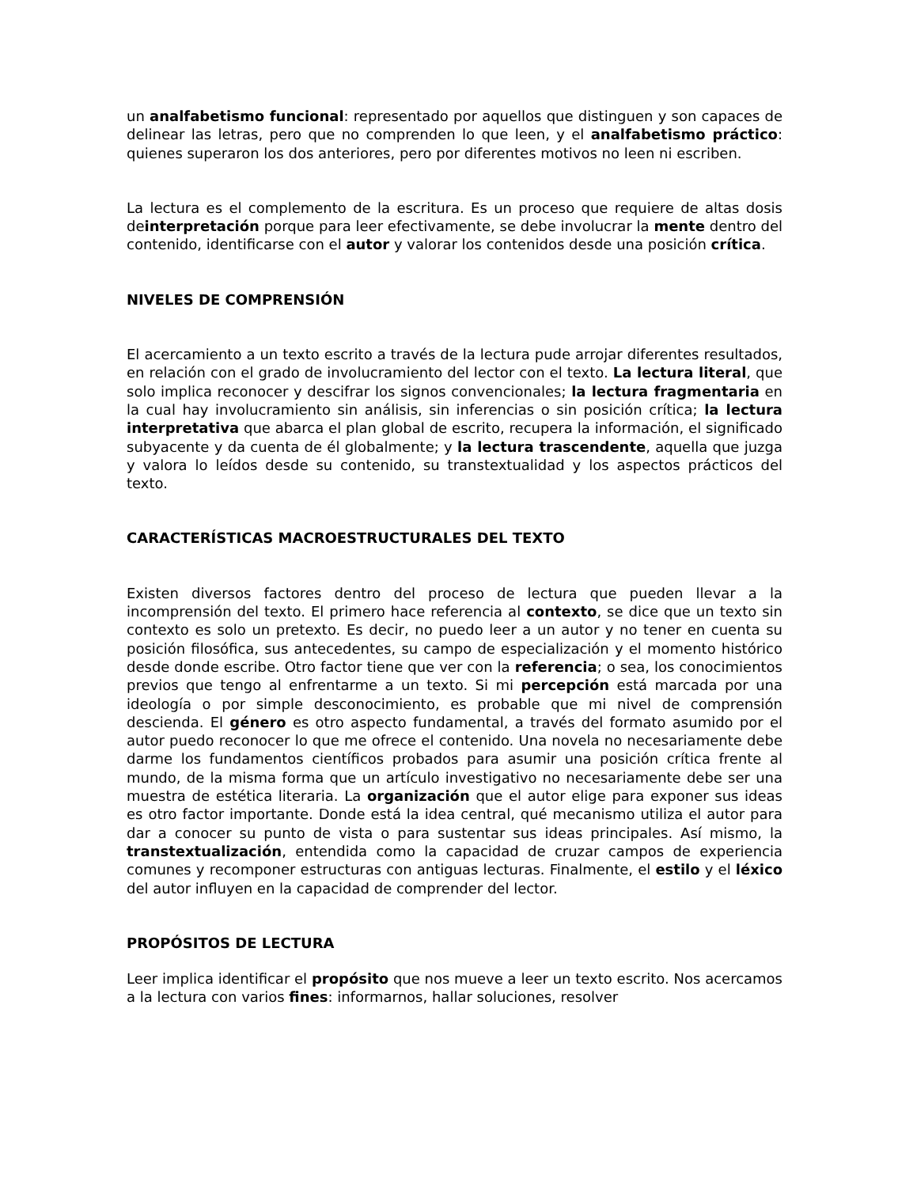un analfabetismo funcional: representado por aquellos que distinguen y son capaces de delinear las letras, pero que no comprenden lo que leen, y el analfabetismo práctico: quienes superaron los dos anteriores, pero por diferentes motivos no leen ni escriben.
La lectura es el complemento de la escritura. Es un proceso que requiere de altas dosis deinterpretación porque para leer efectivamente, se debe involucrar la mente dentro del contenido, identificarse con el autor y valorar los contenidos desde una posición crítica.
NIVELES DE COMPRENSIÓN
El acercamiento a un texto escrito a través de la lectura pude arrojar diferentes resultados, en relación con el grado de involucramiento del lector con el texto. La lectura literal, que solo implica reconocer y descifrar los signos convencionales; la lectura fragmentaria en la cual hay involucramiento sin análisis, sin inferencias o sin posición crítica; la lectura interpretativa que abarca el plan global de escrito, recupera la información, el significado subyacente y da cuenta de él globalmente; y la lectura trascendente, aquella que juzga y valora lo leídos desde su contenido, su transtextualidad y los aspectos prácticos del texto.
CARACTERÍSTICAS MACROESTRUCTURALES DEL TEXTO
Existen diversos factores dentro del proceso de lectura que pueden llevar a la incomprensión del texto. El primero hace referencia al contexto, se dice que un texto sin contexto es solo un pretexto. Es decir, no puedo leer a un autor y no tener en cuenta su posición filosófica, sus antecedentes, su campo de especialización y el momento histórico desde donde escribe. Otro factor tiene que ver con la referencia; o sea, los conocimientos previos que tengo al enfrentarme a un texto. Si mi percepción está marcada por una ideología o por simple desconocimiento, es probable que mi nivel de comprensión descienda. El género es otro aspecto fundamental, a través del formato asumido por el autor puedo reconocer lo que me ofrece el contenido. Una novela no necesariamente debe darme los fundamentos científicos probados para asumir una posición crítica frente al mundo, de la misma forma que un artículo investigativo no necesariamente debe ser una muestra de estética literaria. La organización que el autor elige para exponer sus ideas es otro factor importante. Donde está la idea central, qué mecanismo utiliza el autor para dar a conocer su punto de vista o para sustentar sus ideas principales. Así mismo, la transtextualización, entendida como la capacidad de cruzar campos de experiencia comunes y recomponer estructuras con antiguas lecturas. Finalmente, el estilo y el léxico del autor influyen en la capacidad de comprender del lector.
PROPÓSITOS DE LECTURA
Leer implica identificar el propósito que nos mueve a leer un texto escrito. Nos acercamos a la lectura con varios fines: informarnos, hallar soluciones, resolver